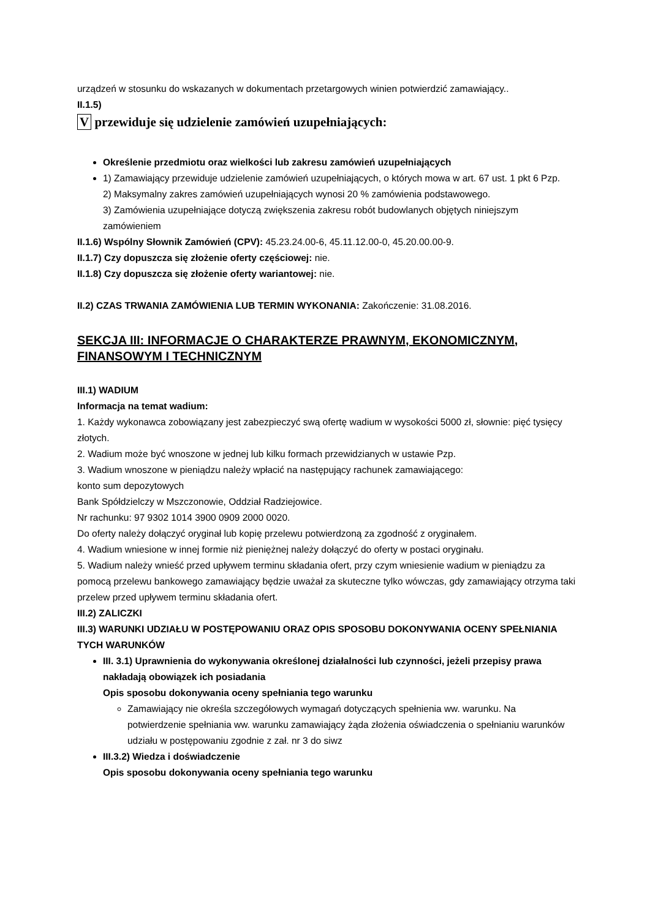urządzeń w stosunku do wskazanych w dokumentach przetargowych winien potwierdzić zamawiający..
II.1.5)
V przewiduje się udzielenie zamówień uzupełniających:
Określenie przedmiotu oraz wielkości lub zakresu zamówień uzupełniających
1) Zamawiający przewiduje udzielenie zamówień uzupełniających, o których mowa w art. 67 ust. 1 pkt 6 Pzp.
2) Maksymalny zakres zamówień uzupełniających wynosi 20 % zamówienia podstawowego.
3) Zamówienia uzupełniające dotyczą zwiększenia zakresu robót budowlanych objętych niniejszym zamówieniem
II.1.6) Wspólny Słownik Zamówień (CPV): 45.23.24.00-6, 45.11.12.00-0, 45.20.00.00-9.
II.1.7) Czy dopuszcza się złożenie oferty częściowej: nie.
II.1.8) Czy dopuszcza się złożenie oferty wariantowej: nie.
II.2) CZAS TRWANIA ZAMÓWIENIA LUB TERMIN WYKONANIA: Zakończenie: 31.08.2016.
SEKCJA III: INFORMACJE O CHARAKTERZE PRAWNYM, EKONOMICZNYM, FINANSOWYM I TECHNICZNYM
III.1) WADIUM
Informacja na temat wadium:
1. Każdy wykonawca zobowiązany jest zabezpieczyć swą ofertę wadium w wysokości 5000 zł, słownie: pięć tysięcy złotych.
2. Wadium może być wnoszone w jednej lub kilku formach przewidzianych w ustawie Pzp.
3. Wadium wnoszone w pieniądzu należy wpłacić na następujący rachunek zamawiającego:
konto sum depozytowych
Bank Spółdzielczy w Mszczonowie, Oddział Radziejowice.
Nr rachunku: 97 9302 1014 3900 0909 2000 0020.
Do oferty należy dołączyć oryginał lub kopię przelewu potwierdzoną za zgodność z oryginałem.
4. Wadium wniesione w innej formie niż pieniężnej należy dołączyć do oferty w postaci oryginału.
5. Wadium należy wnieść przed upływem terminu składania ofert, przy czym wniesienie wadium w pieniądzu za pomocą przelewu bankowego zamawiający będzie uważał za skuteczne tylko wówczas, gdy zamawiający otrzyma taki przelew przed upływem terminu składania ofert.
III.2) ZALICZKI
III.3) WARUNKI UDZIAŁU W POSTĘPOWANIU ORAZ OPIS SPOSOBU DOKONYWANIA OCENY SPEŁNIANIA TYCH WARUNKÓW
III. 3.1) Uprawnienia do wykonywania określonej działalności lub czynności, jeżeli przepisy prawa nakładają obowiązek ich posiadania
Opis sposobu dokonywania oceny spełniania tego warunku
Zamawiający nie określa szczegółowych wymagań dotyczących spełnienia ww. warunku. Na potwierdzenie spełniania ww. warunku zamawiający żąda złożenia oświadczenia o spełnianiu warunków udziału w postępowaniu zgodnie z zał. nr 3 do siwz
III.3.2) Wiedza i doświadczenie
Opis sposobu dokonywania oceny spełniania tego warunku